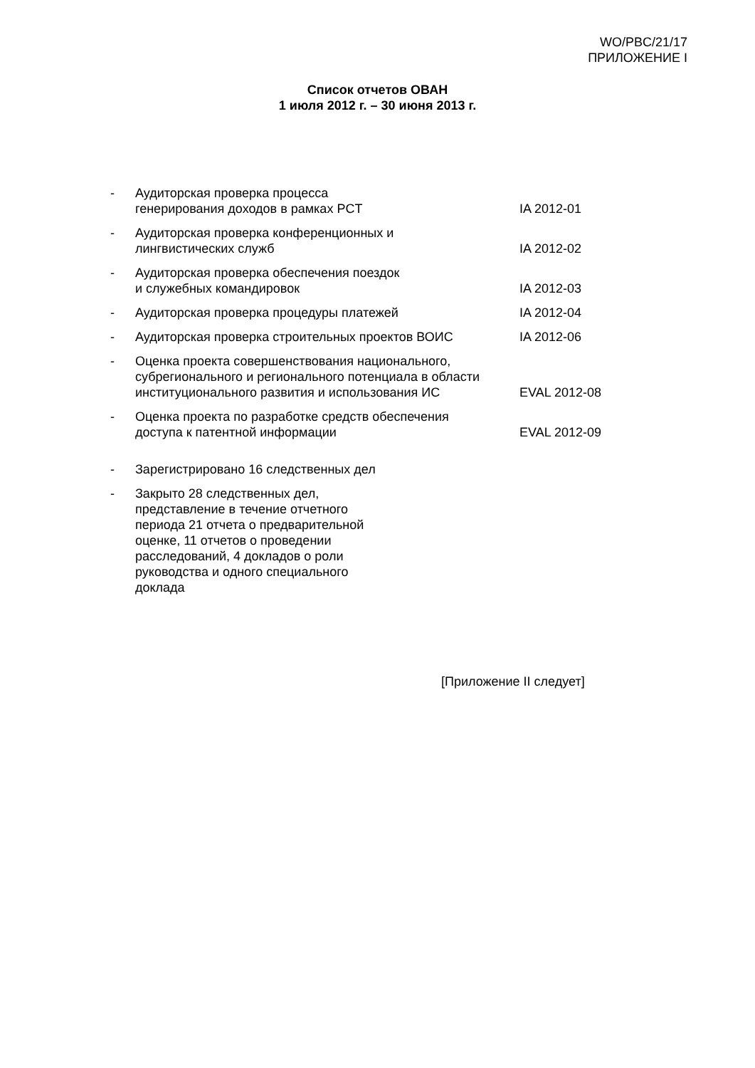WO/PBC/21/17
ПРИЛОЖЕНИЕ I
Список отчетов ОВАН
1 июля 2012 г. – 30 июня 2013 г.
- Аудиторская проверка процесса
генерирования доходов в рамках PCT
IA 2012-01
- Аудиторская проверка конференционных и
лингвистических служб
IA 2012-02
- Аудиторская проверка обеспечения поездок
и служебных командировок
IA 2012-03
- Аудиторская проверка процедуры платежей IA 2012-04
- Аудиторская проверка строительных проектов ВОИС IA 2012-06
- Оценка проекта совершенствования национального, субрегионального и регионального потенциала в области институционального развития и использования ИС
EVAL 2012-08
- Оценка проекта по разработке средств обеспечения
доступа к патентной информации
EVAL 2012-09
- Зарегистрировано 16 следственных дел
- Закрыто 28 следственных дел, представление в течение отчетного периода 21 отчета о предварительной оценке, 11 отчетов о проведении расследований, 4 докладов о роли руководства и одного специального доклада
[Приложение II следует]